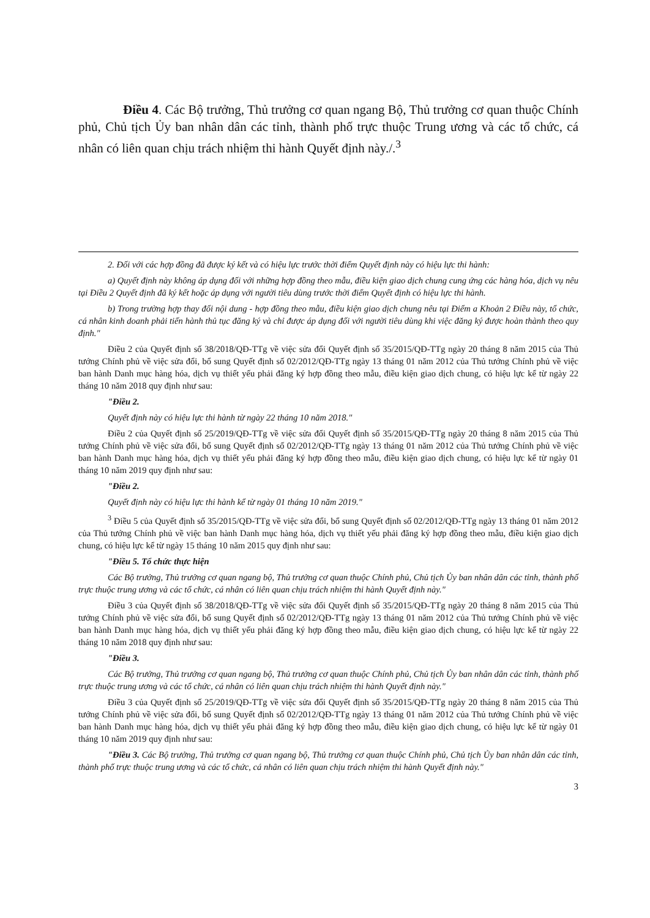Điều 4. Các Bộ trưởng, Thủ trưởng cơ quan ngang Bộ, Thủ trưởng cơ quan thuộc Chính phủ, Chủ tịch Ủy ban nhân dân các tỉnh, thành phố trực thuộc Trung ương và các tổ chức, cá nhân có liên quan chịu trách nhiệm thi hành Quyết định này./.<sup>3</sup>
2. Đối với các hợp đồng đã được ký kết và có hiệu lực trước thời điểm Quyết định này có hiệu lực thi hành:
a) Quyết định này không áp dụng đối với những hợp đồng theo mẫu, điều kiện giao dịch chung cung ứng các hàng hóa, dịch vụ nêu tại Điều 2 Quyết định đã ký kết hoặc áp dụng với người tiêu dùng trước thời điểm Quyết định có hiệu lực thi hành.
b) Trong trường hợp thay đổi nội dung - hợp đồng theo mẫu, điều kiện giao dịch chung nêu tại Điểm a Khoản 2 Điều này, tổ chức, cá nhân kinh doanh phải tiến hành thủ tục đăng ký và chỉ được áp dụng đối với người tiêu dùng khi việc đăng ký được hoàn thành theo quy định."
Điều 2 của Quyết định số 38/2018/QĐ-TTg về việc sửa đổi Quyết định số 35/2015/QĐ-TTg ngày 20 tháng 8 năm 2015 của Thủ tướng Chính phủ về việc sửa đổi, bổ sung Quyết định số 02/2012/QĐ-TTg ngày 13 tháng 01 năm 2012 của Thủ tướng Chính phủ về việc ban hành Danh mục hàng hóa, dịch vụ thiết yếu phải đăng ký hợp đồng theo mẫu, điều kiện giao dịch chung, có hiệu lực kể từ ngày 22 tháng 10 năm 2018 quy định như sau:
"Điều 2.
Quyết định này có hiệu lực thi hành từ ngày 22 tháng 10 năm 2018."
Điều 2 của Quyết định số 25/2019/QĐ-TTg về việc sửa đổi Quyết định số 35/2015/QĐ-TTg ngày 20 tháng 8 năm 2015 của Thủ tướng Chính phủ về việc sửa đổi, bổ sung Quyết định số 02/2012/QĐ-TTg ngày 13 tháng 01 năm 2012 của Thủ tướng Chính phủ về việc ban hành Danh mục hàng hóa, dịch vụ thiết yếu phải đăng ký hợp đồng theo mẫu, điều kiện giao dịch chung, có hiệu lực kể từ ngày 01 tháng 10 năm 2019 quy định như sau:
"Điều 2.
Quyết định này có hiệu lực thi hành kể từ ngày 01 tháng 10 năm 2019."
<sup>3</sup> Điều 5 của Quyết định số 35/2015/QĐ-TTg về việc sửa đổi, bổ sung Quyết định số 02/2012/QĐ-TTg ngày 13 tháng 01 năm 2012 của Thủ tướng Chính phủ về việc ban hành Danh mục hàng hóa, dịch vụ thiết yếu phải đăng ký hợp đồng theo mẫu, điều kiện giao dịch chung, có hiệu lực kể từ ngày 15 tháng 10 năm 2015 quy định như sau:
"Điều 5. Tổ chức thực hiện
Các Bộ trưởng, Thủ trưởng cơ quan ngang bộ, Thủ trưởng cơ quan thuộc Chính phủ, Chủ tịch Ủy ban nhân dân các tỉnh, thành phố trực thuộc trung ương và các tổ chức, cá nhân có liên quan chịu trách nhiệm thi hành Quyết định này."
Điều 3 của Quyết định số 38/2018/QĐ-TTg về việc sửa đổi Quyết định số 35/2015/QĐ-TTg ngày 20 tháng 8 năm 2015 của Thủ tướng Chính phủ về việc sửa đổi, bổ sung Quyết định số 02/2012/QĐ-TTg ngày 13 tháng 01 năm 2012 của Thủ tướng Chính phủ về việc ban hành Danh mục hàng hóa, dịch vụ thiết yếu phải đăng ký hợp đồng theo mẫu, điều kiện giao dịch chung, có hiệu lực kể từ ngày 22 tháng 10 năm 2018 quy định như sau:
"Điều 3.
Các Bộ trưởng, Thủ trưởng cơ quan ngang bộ, Thủ trưởng cơ quan thuộc Chính phủ, Chủ tịch Ủy ban nhân dân các tỉnh, thành phố trực thuộc trung ương và các tổ chức, cá nhân có liên quan chịu trách nhiệm thi hành Quyết định này."
Điều 3 của Quyết định số 25/2019/QĐ-TTg về việc sửa đổi Quyết định số 35/2015/QĐ-TTg ngày 20 tháng 8 năm 2015 của Thủ tướng Chính phủ về việc sửa đổi, bổ sung Quyết định số 02/2012/QĐ-TTg ngày 13 tháng 01 năm 2012 của Thủ tướng Chính phủ về việc ban hành Danh mục hàng hóa, dịch vụ thiết yếu phải đăng ký hợp đồng theo mẫu, điều kiện giao dịch chung, có hiệu lực kể từ ngày 01 tháng 10 năm 2019 quy định như sau:
"Điều 3. Các Bộ trưởng, Thủ trưởng cơ quan ngang bộ, Thủ trưởng cơ quan thuộc Chính phủ, Chủ tịch Ủy ban nhân dân các tỉnh, thành phố trực thuộc trung ương và các tổ chức, cá nhân có liên quan chịu trách nhiệm thi hành Quyết định này."
3